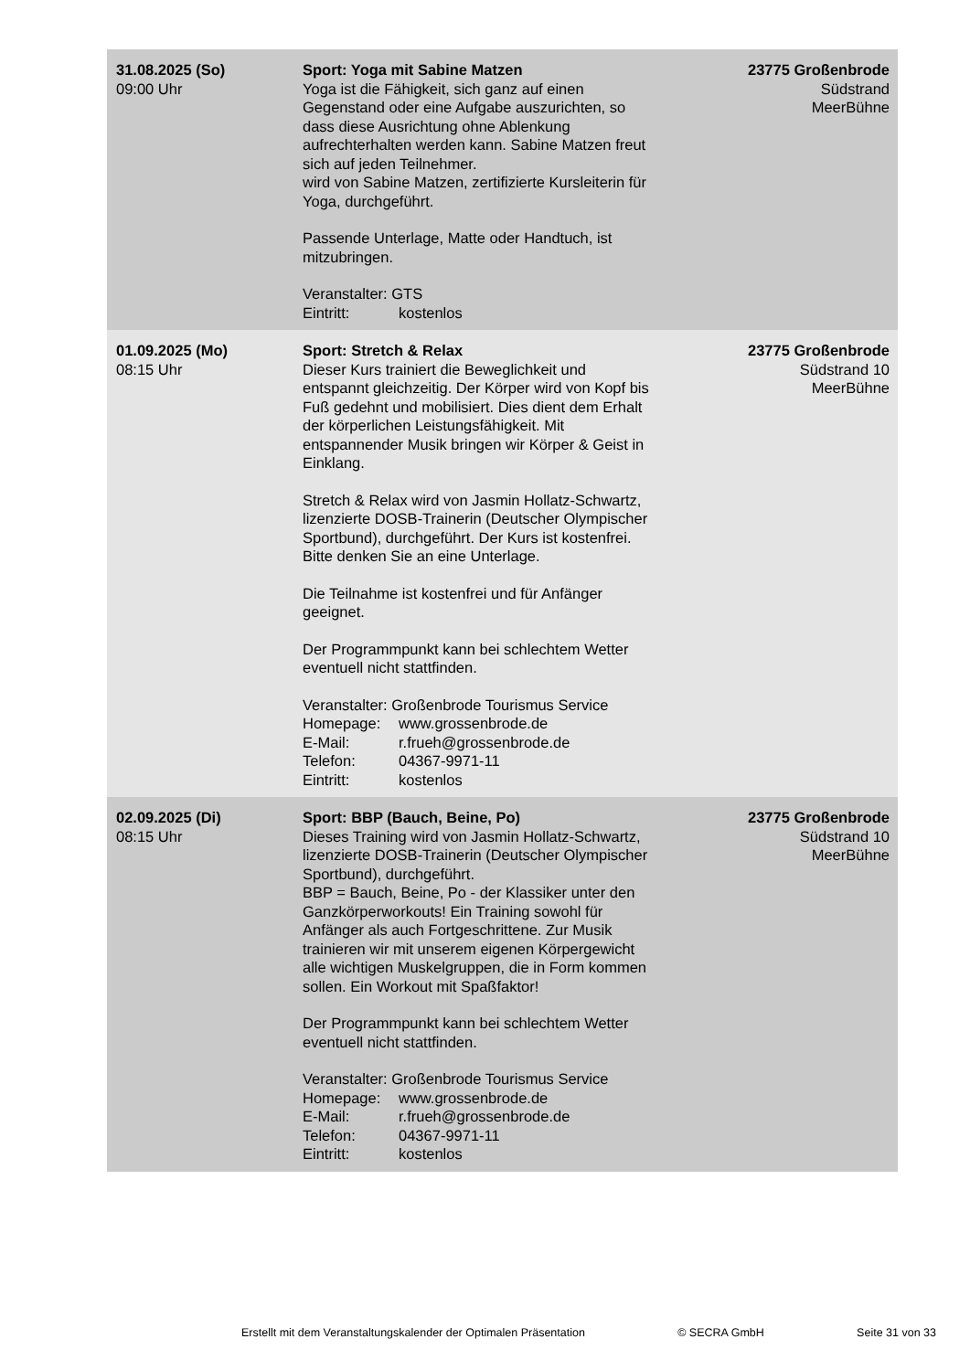| 31.08.2025 (So) 09:00 Uhr | Sport: Yoga mit Sabine Matzen Yoga ist die Fähigkeit, sich ganz auf einen Gegenstand oder eine Aufgabe auszurichten, so dass diese Ausrichtung ohne Ablenkung aufrechterhalten werden kann. Sabine Matzen freut sich auf jeden Teilnehmer. wird von Sabine Matzen, zertifizierte Kursleiterin für Yoga, durchgeführt. Passende Unterlage, Matte oder Handtuch, ist mitzubringen. Veranstalter: GTS Eintritt: kostenlos | 23775 Großenbrode Südstrand MeerBühne |
| 01.09.2025 (Mo) 08:15 Uhr | Sport: Stretch & Relax Dieser Kurs trainiert die Beweglichkeit und entspannt gleichzeitig. Der Körper wird von Kopf bis Fuß gedehnt und mobilisiert. Dies dient dem Erhalt der körperlichen Leistungsfähigkeit. Mit entspannender Musik bringen wir Körper & Geist in Einklang. Stretch & Relax wird von Jasmin Hollatz-Schwartz, lizenzierte DOSB-Trainerin (Deutscher Olympischer Sportbund), durchgeführt. Der Kurs ist kostenfrei. Bitte denken Sie an eine Unterlage. Die Teilnahme ist kostenfrei und für Anfänger geeignet. Der Programmpunkt kann bei schlechtem Wetter eventuell nicht stattfinden. Veranstalter: Großenbrode Tourismus Service Homepage: www.grossenbrode.de E-Mail: r.frueh@grossenbrode.de Telefon: 04367-9971-11 Eintritt: kostenlos | 23775 Großenbrode Südstrand 10 MeerBühne |
| 02.09.2025 (Di) 08:15 Uhr | Sport: BBP (Bauch, Beine, Po) Dieses Training wird von Jasmin Hollatz-Schwartz, lizenzierte DOSB-Trainerin (Deutscher Olympischer Sportbund), durchgeführt. BBP = Bauch, Beine, Po - der Klassiker unter den Ganzkörperworkouts! Ein Training sowohl für Anfänger als auch Fortgeschrittene. Zur Musik trainieren wir mit unserem eigenen Körpergewicht alle wichtigen Muskelgruppen, die in Form kommen sollen. Ein Workout mit Spaßfaktor! Der Programmpunkt kann bei schlechtem Wetter eventuell nicht stattfinden. Veranstalter: Großenbrode Tourismus Service Homepage: www.grossenbrode.de E-Mail: r.frueh@grossenbrode.de Telefon: 04367-9971-11 Eintritt: kostenlos | 23775 Großenbrode Südstrand 10 MeerBühne |
Erstellt mit dem Veranstaltungskalender der Optimalen Präsentation © SECRA GmbH Seite 31 von 33